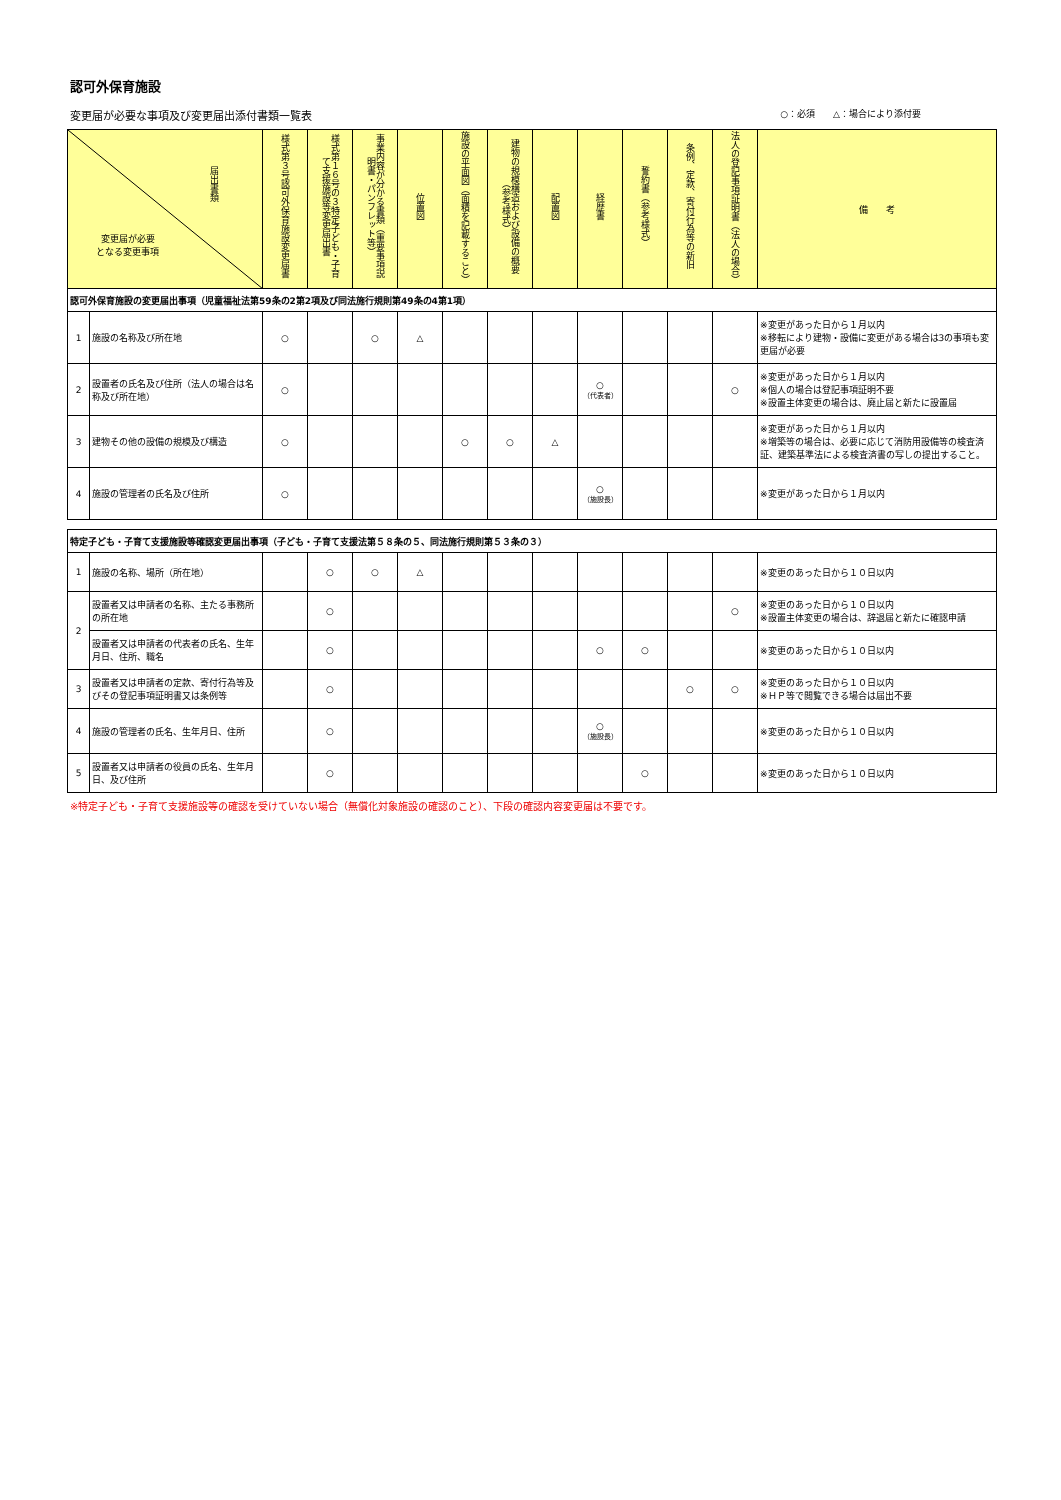認可外保育施設
変更届が必要な事項及び変更届出添付書類一覧表 ○：必須　　△：場合により添付要
| 届出書類 変更届が必要 となる変更事項 | | 様式第３号認可外保育施設変更届書 | 様式第１６号の３特定子ども・子育て支援施設等変更届出書 | 事業内容が分かる書類（重要事項説明書・パンフレット等） | 位置図 | 施設の平面図（面積を記載すること） | 建物の規模構造および設備の概要（参考様式） | 配置図 | 経歴書 | 誓約書（参考様式） | 条例、定款、寄付行為等の新旧 | 法人の登記事項証明書（法人の場合） | 備 考 |
| --- | --- | --- | --- | --- | --- | --- | --- | --- | --- | --- | --- | --- | --- |
| 認可外保育施設の変更届出事項（児童福祉法第59条の2第2項及び同法施行規則第49条の4第1項） | | | | | | | | | | | | | |
| 1 | 施設の名称及び所在地 | ○ | | ○ | △ | | | | | | | | ※変更があった日から１月以内 ※移転により建物・設備に変更がある場合は3の事項も変更届が必要 |
| 2 | 設置者の氏名及び住所（法人の場合は名称及び所在地） | ○ | | | | | | | ○ （代表者） | | | ○ | ※変更があった日から１月以内 ※個人の場合は登記事項証明不要 ※設置主体変更の場合は、廃止届と新たに設置届 |
| 3 | 建物その他の設備の規模及び構造 | ○ | | | | ○ | ○ | △ | | | | | ※変更があった日から１月以内 ※増築等の場合は、必要に応じて消防用設備等の検査済証、建築基準法による検査済書の写しの提出すること。 |
| 4 | 施設の管理者の氏名及び住所 | ○ | | | | | | | ○ （施設長） | | | | ※変更があった日から１月以内 |
| 特定子ども・子育て支援施設等確認変更届出事項（子ども・子育て支援法第５８条の５、同法施行規則第５３条の３） | | | | | | | | | | | | | |
| 1 | 施設の名称、場所（所在地） | | ○ | ○ | △ | | | | | | | | ※変更のあった日から１０日以内 |
| 2 | 設置者又は申請者の名称、主たる事務所の所在地 | | ○ | | | | | | | | | ○ | ※変更のあった日から１０日以内 ※設置主体変更の場合は、辞退届と新たに確認申請 |
| | 設置者又は申請者の代表者の氏名、生年月日、住所、職名 | | ○ | | | | | | ○ | ○ | | | ※変更のあった日から１０日以内 |
| 3 | 設置者又は申請者の定款、寄付行為等及びその登記事項証明書又は条例等 | | ○ | | | | | | | | ○ | ○ | ※変更のあった日から１０日以内 ※ＨＰ等で閲覧できる場合は届出不要 |
| 4 | 施設の管理者の氏名、生年月日、住所 | | ○ | | | | | | ○ （施設長） | | | | ※変更のあった日から１０日以内 |
| 5 | 設置者又は申請者の役員の氏名、生年月日、及び住所 | | ○ | | | | | | | ○ | | | ※変更のあった日から１０日以内 |
※特定子ども・子育て支援施設等の確認を受けていない場合（無償化対象施設の確認のこと）、下段の確認内容変更届は不要です。